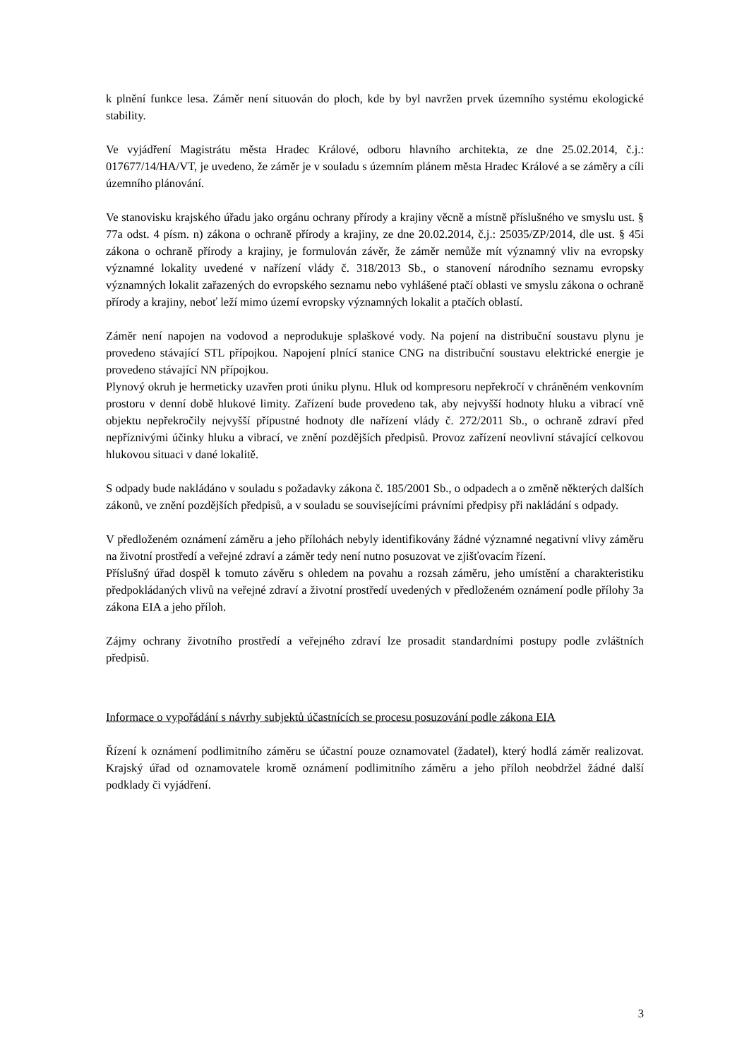k plnění funkce lesa. Záměr není situován do ploch, kde by byl navržen prvek územního systému ekologické stability.
Ve vyjádření Magistrátu města Hradec Králové, odboru hlavního architekta, ze dne 25.02.2014, č.j.: 017677/14/HA/VT, je uvedeno, že záměr je v souladu s územním plánem města Hradec Králové a se záměry a cíli územního plánování.
Ve stanovisku krajského úřadu jako orgánu ochrany přírody a krajiny věcně a místně příslušného ve smyslu ust. § 77a odst. 4 písm. n) zákona o ochraně přírody a krajiny, ze dne 20.02.2014, č.j.: 25035/ZP/2014, dle ust. § 45i zákona o ochraně přírody a krajiny, je formulován závěr, že záměr nemůže mít významný vliv na evropsky významné lokality uvedené v nařízení vlády č. 318/2013 Sb., o stanovení národního seznamu evropsky významných lokalit zařazených do evropského seznamu nebo vyhlášené ptačí oblasti ve smyslu zákona o ochraně přírody a krajiny, neboť leží mimo území evropsky významných lokalit a ptačích oblastí.
Záměr není napojen na vodovod a neprodukuje splaškové vody. Na pojení na distribuční soustavu plynu je provedeno stávající STL přípojkou. Napojení plnící stanice CNG na distribuční soustavu elektrické energie je provedeno stávající NN přípojkou.
Plynový okruh je hermeticky uzavřen proti úniku plynu. Hluk od kompresoru nepřekročí v chráněném venkovním prostoru v denní době hlukové limity. Zařízení bude provedeno tak, aby nejvyšší hodnoty hluku a vibrací vně objektu nepřekročily nejvyšší přípustné hodnoty dle nařízení vlády č. 272/2011 Sb., o ochraně zdraví před nepříznivými účinky hluku a vibrací, ve znění pozdějších předpisů. Provoz zařízení neovlivní stávající celkovou hlukovou situaci v dané lokalitě.
S odpady bude nakládáno v souladu s požadavky zákona č. 185/2001 Sb., o odpadech a o změně některých dalších zákonů, ve znění pozdějších předpisů, a v souladu se souvisejícími právními předpisy při nakládání s odpady.
V předloženém oznámení záměru a jeho přílohách nebyly identifikovány žádné významné negativní vlivy záměru na životní prostředí a veřejné zdraví a záměr tedy není nutno posuzovat ve zjišťovacím řízení.
Příslušný úřad dospěl k tomuto závěru s ohledem na povahu a rozsah záměru, jeho umístění a charakteristiku předpokládaných vlivů na veřejné zdraví a životní prostředí uvedených v předloženém oznámení podle přílohy 3a zákona EIA a jeho příloh.
Zájmy ochrany životního prostředí a veřejného zdraví lze prosadit standardními postupy podle zvláštních předpisů.
Informace o vypořádání s návrhy subjektů účastnících se procesu posuzování podle zákona EIA
Řízení k oznámení podlimitního záměru se účastní pouze oznamovatel (žadatel), který hodlá záměr realizovat. Krajský úřad od oznamovatele kromě oznámení podlimitního záměru a jeho příloh neobdržel žádné další podklady či vyjádření.
3